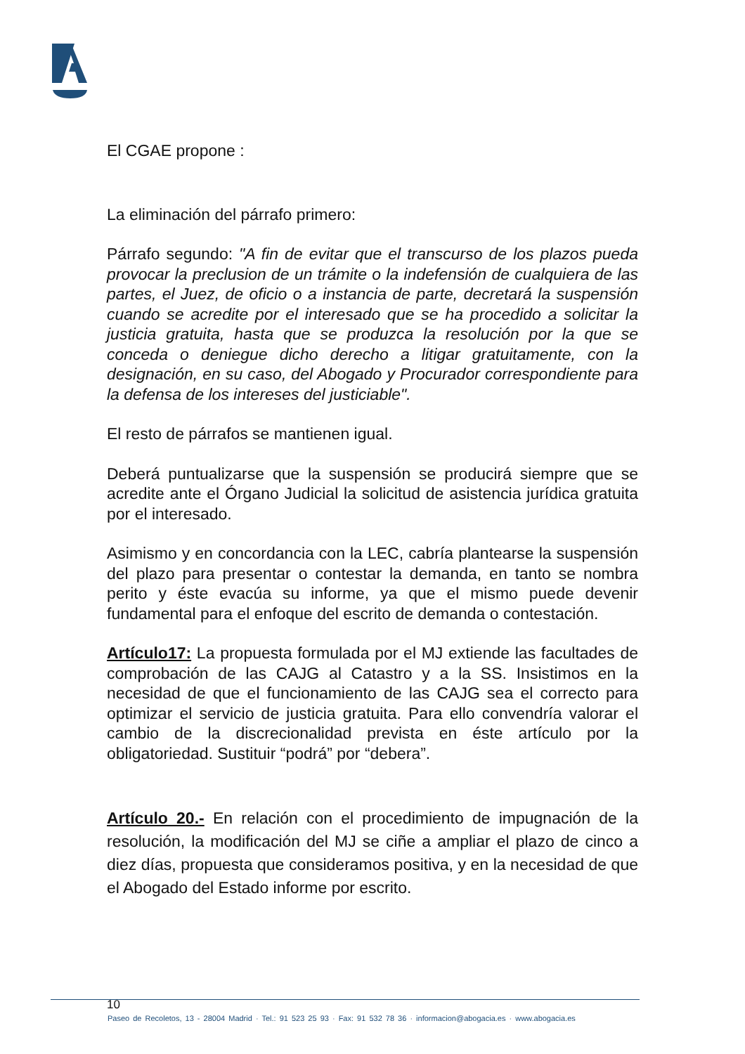El CGAE propone :
La eliminación del párrafo primero:
Párrafo segundo: "A fin de evitar que el transcurso de los plazos pueda provocar la preclusion de un trámite o la indefensión de cualquiera de las partes, el Juez, de oficio o a instancia de parte, decretará la suspensión cuando se acredite por el interesado que se ha procedido a solicitar la justicia gratuita, hasta que se produzca la resolución por la que se conceda o deniegue dicho derecho a litigar gratuitamente, con la designación, en su caso, del Abogado y Procurador correspondiente para la defensa de los intereses del justiciable".
El resto de párrafos se mantienen igual.
Deberá puntualizarse que la suspensión se producirá siempre que se acredite ante el Órgano Judicial la solicitud de asistencia jurídica gratuita por el interesado.
Asimismo y en concordancia con la LEC, cabría plantearse la suspensión del plazo para presentar o contestar la demanda, en tanto se nombra perito y éste evacúa su informe, ya que el mismo puede devenir fundamental para el enfoque del escrito de demanda o contestación.
Artículo17: La propuesta formulada por el MJ extiende las facultades de comprobación de las CAJG al Catastro y a la SS. Insistimos en la necesidad de que el funcionamiento de las CAJG sea el correcto para optimizar el servicio de justicia gratuita. Para ello convendría valorar el cambio de la discrecionalidad prevista en éste artículo por la obligatoriedad. Sustituir “podrá” por “debera”.
Artículo 20.- En relación con el procedimiento de impugnación de la resolución, la modificación del MJ se ciñe a ampliar el plazo de cinco a diez días, propuesta que consideramos positiva, y en la necesidad de que el Abogado del Estado informe por escrito.
10
Paseo de Recoletos, 13 - 28004 Madrid · Tel.: 91 523 25 93 · Fax: 91 532 78 36 · informacion@abogacia.es · www.abogacia.es